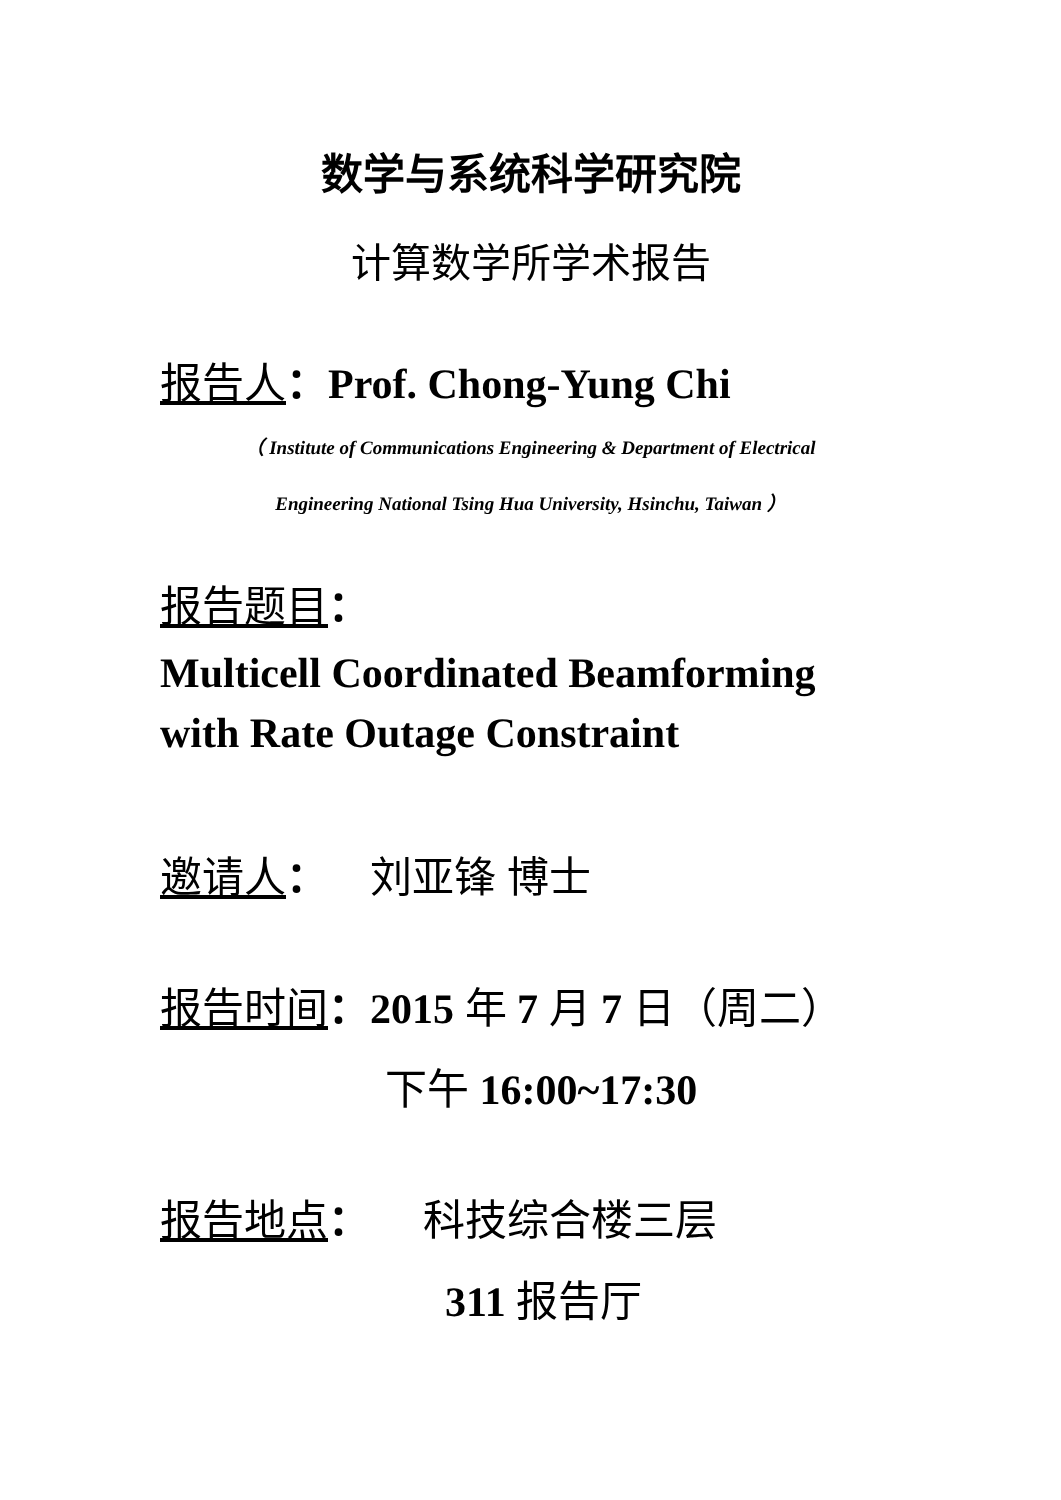数学与系统科学研究院
计算数学所学术报告
报告人：Prof. Chong-Yung Chi
（ Institute of Communications Engineering & Department of Electrical
Engineering National Tsing Hua University, Hsinchu, Taiwan ）
报告题目：
Multicell Coordinated Beamforming with Rate Outage Constraint
邀请人： 刘亚锋 博士
报告时间：2015 年 7 月 7 日（周二）
下午 16:00~17:30
报告地点： 科技综合楼三层
311 报告厅